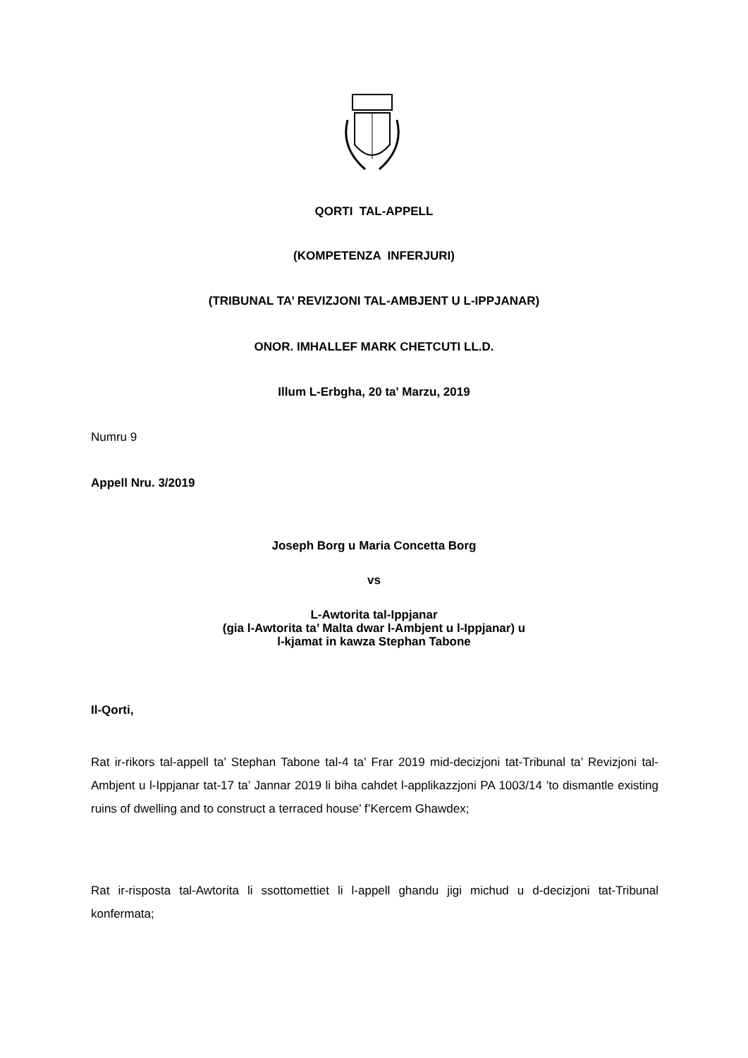QORTI TAL-APPELL
(KOMPETENZA INFERJURI)
(TRIBUNAL TA’ REVIZJONI TAL-AMBJENT U L-IPPJANAR)
ONOR. IMHALLEF MARK CHETCUTI LL.D.
Illum L-Erbgha, 20 ta' Marzu, 2019
Numru 9
Appell Nru. 3/2019
Joseph Borg u Maria Concetta Borg
vs
L-Awtorita tal-Ippjanar
(gia l-Awtorita ta’ Malta dwar l-Ambjent u l-Ippjanar) u
l-kjamat in kawza Stephan Tabone
Il-Qorti,
Rat ir-rikors tal-appell ta’ Stephan Tabone tal-4 ta’ Frar 2019 mid-decizjoni tat-Tribunal ta’ Revizjoni tal-Ambjent u l-Ippjanar tat-17 ta’ Jannar 2019 li biha cahdet l-applikazzjoni PA 1003/14 ’to dismantle existing ruins of dwelling and to construct a terraced house’ f’Kercem Ghawdex;
Rat ir-risposta tal-Awtorita li ssottomettiet li l-appell ghandu jigi michud u d-decizjoni tat-Tribunal konfermata;